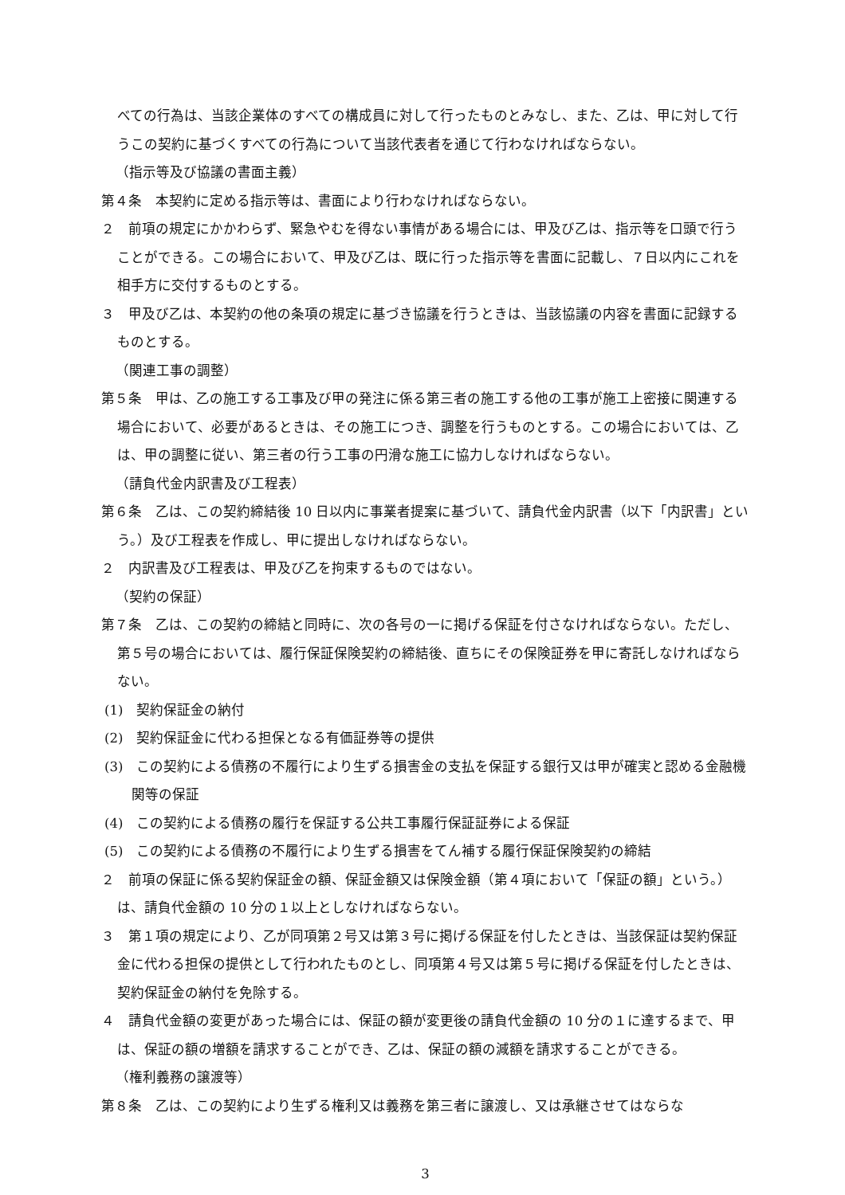べての行為は、当該企業体のすべての構成員に対して行ったものとみなし、また、乙は、甲に対して行うこの契約に基づくすべての行為について当該代表者を通じて行わなければならない。
（指示等及び協議の書面主義）
第４条　本契約に定める指示等は、書面により行わなければならない。
２　前項の規定にかかわらず、緊急やむを得ない事情がある場合には、甲及び乙は、指示等を口頭で行うことができる。この場合において、甲及び乙は、既に行った指示等を書面に記載し、７日以内にこれを相手方に交付するものとする。
３　甲及び乙は、本契約の他の条項の規定に基づき協議を行うときは、当該協議の内容を書面に記録するものとする。
（関連工事の調整）
第５条　甲は、乙の施工する工事及び甲の発注に係る第三者の施工する他の工事が施工上密接に関連する場合において、必要があるときは、その施工につき、調整を行うものとする。この場合においては、乙は、甲の調整に従い、第三者の行う工事の円滑な施工に協力しなければならない。
（請負代金内訳書及び工程表）
第６条　乙は、この契約締結後 10 日以内に事業者提案に基づいて、請負代金内訳書（以下「内訳書」という。）及び工程表を作成し、甲に提出しなければならない。
２　内訳書及び工程表は、甲及び乙を拘束するものではない。
（契約の保証）
第７条　乙は、この契約の締結と同時に、次の各号の一に掲げる保証を付さなければならない。ただし、第５号の場合においては、履行保証保険契約の締結後、直ちにその保険証券を甲に寄託しなければならない。
(1)　契約保証金の納付
(2)　契約保証金に代わる担保となる有価証券等の提供
(3)　この契約による債務の不履行により生ずる損害金の支払を保証する銀行又は甲が確実と認める金融機関等の保証
(4)　この契約による債務の履行を保証する公共工事履行保証証券による保証
(5)　この契約による債務の不履行により生ずる損害をてん補する履行保証保険契約の締結
２　前項の保証に係る契約保証金の額、保証金額又は保険金額（第４項において「保証の額」という。）は、請負代金額の 10 分の１以上としなければならない。
３　第１項の規定により、乙が同項第２号又は第３号に掲げる保証を付したときは、当該保証は契約保証金に代わる担保の提供として行われたものとし、同項第４号又は第５号に掲げる保証を付したときは、契約保証金の納付を免除する。
４　請負代金額の変更があった場合には、保証の額が変更後の請負代金額の 10 分の１に達するまで、甲は、保証の額の増額を請求することができ、乙は、保証の額の減額を請求することができる。
（権利義務の譲渡等）
第８条　乙は、この契約により生ずる権利又は義務を第三者に譲渡し、又は承継させてはならな
3